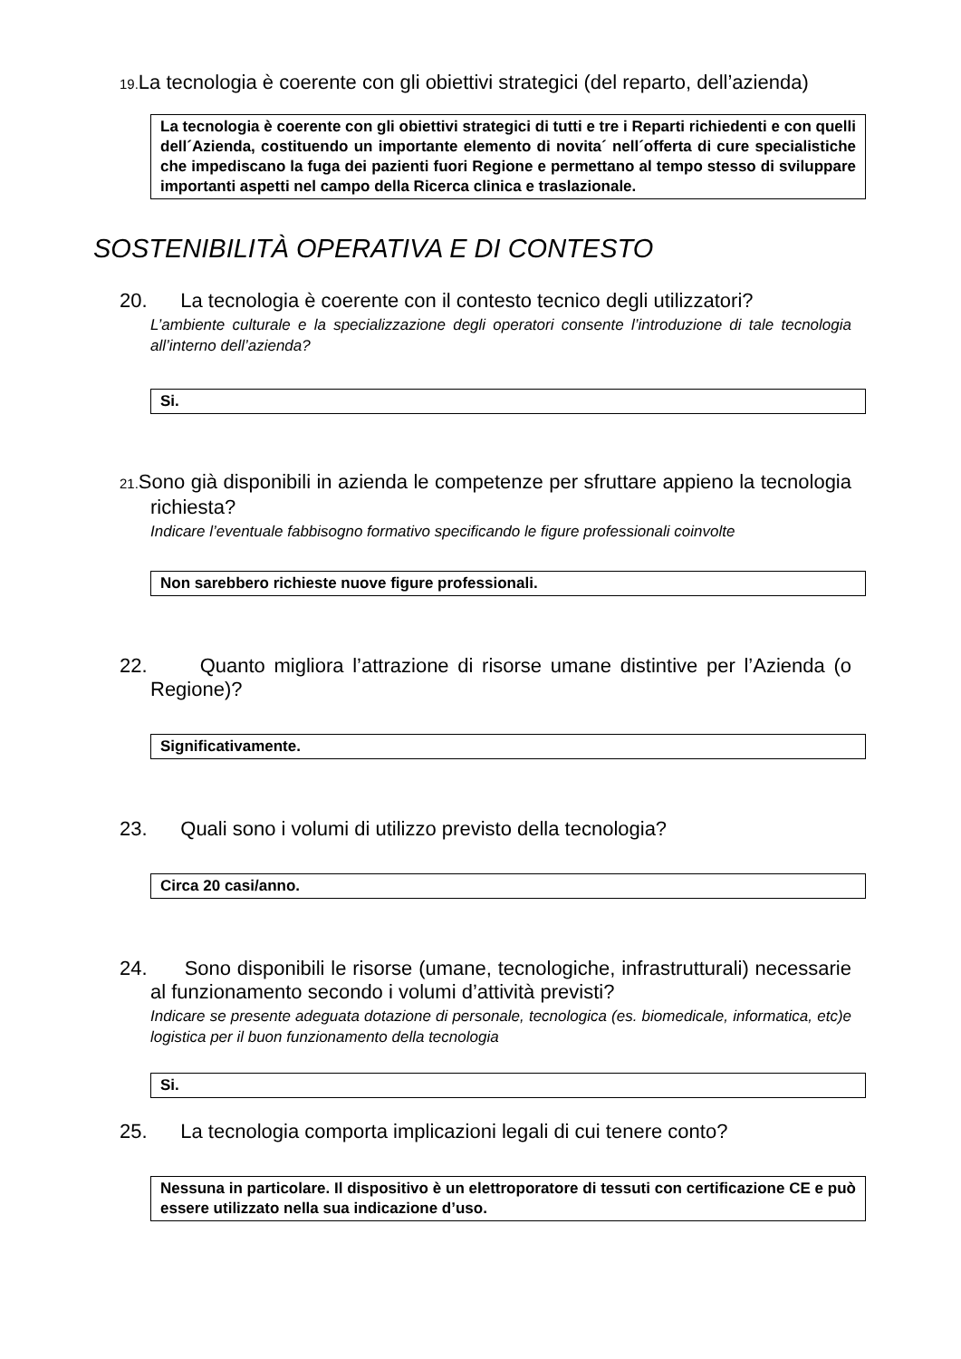19. La tecnologia è coerente con gli obiettivi strategici (del reparto, dell’azienda)
La tecnologia è coerente con gli obiettivi strategici di tutti e tre i Reparti richiedenti e con quelli dell´Azienda, costituendo un importante elemento di novita´ nell´offerta di cure specialistiche che impediscano la fuga dei pazienti fuori Regione e permettano al tempo stesso di sviluppare importanti aspetti nel campo della Ricerca clinica e traslazionale.
SOSTENIBILITÀ OPERATIVA E DI CONTESTO
20. La tecnologia è coerente con il contesto tecnico degli utilizzatori?
L’ambiente culturale e la specializzazione degli operatori consente l’introduzione di tale tecnologia all’interno dell’azienda?
Si.
21. Sono già disponibili in azienda le competenze per sfruttare appieno la tecnologia richiesta?
Indicare l’eventuale fabbisogno formativo specificando le figure professionali coinvolte
Non sarebbero richieste nuove figure professionali.
22. Quanto migliora l’attrazione di risorse umane distintive per l’Azienda (o Regione)?
Significativamente.
23. Quali sono i volumi di utilizzo previsto della tecnologia?
Circa 20 casi/anno.
24. Sono disponibili le risorse (umane, tecnologiche, infrastrutturali) necessarie al funzionamento secondo i volumi d’attività previsti?
Indicare se presente adeguata dotazione di personale, tecnologica (es. biomedicale, informatica, etc)e logistica per il buon funzionamento della tecnologia
Si.
25. La tecnologia comporta implicazioni legali di cui tenere conto?
Nessuna in particolare. Il dispositivo è un elettroporatore di tessuti con certificazione CE e può essere utilizzato nella sua indicazione d’uso.